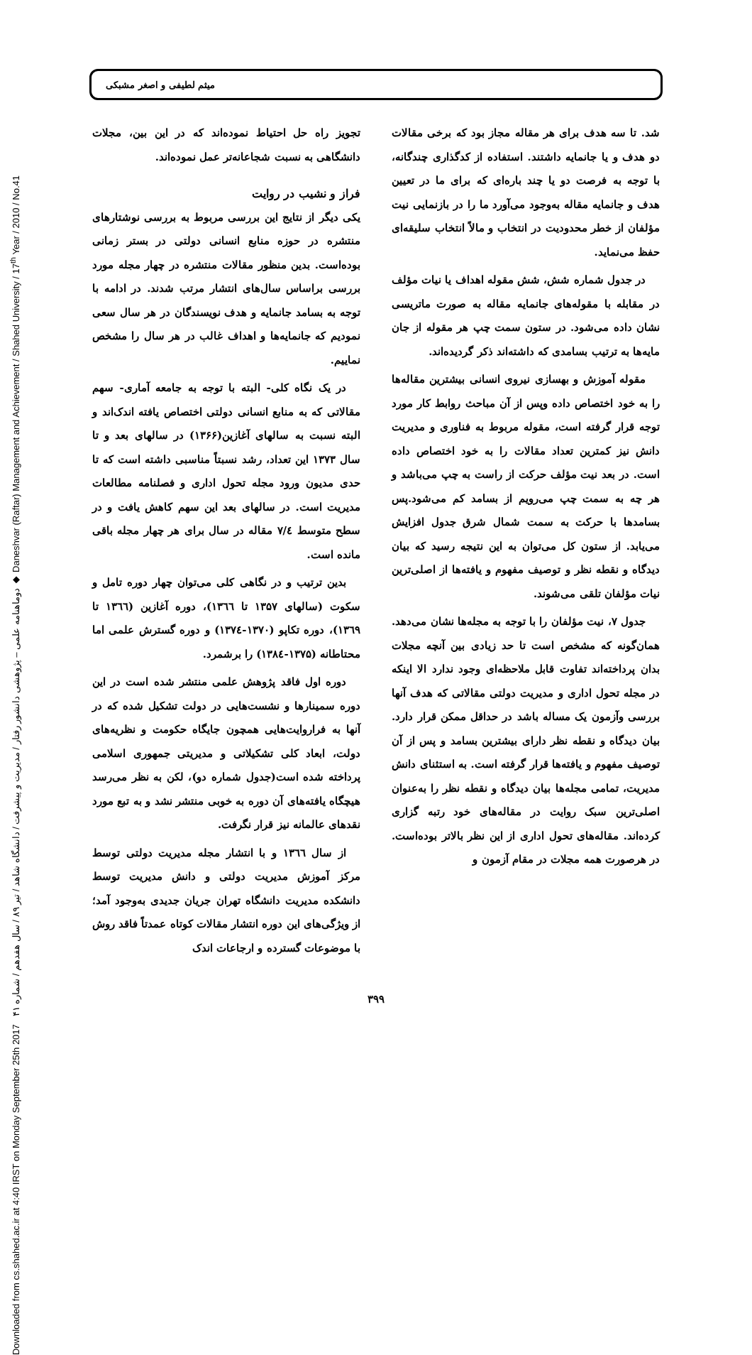Downloaded from cs.shahed.ac.ir at 4:40 IRST on Monday September 25th 2017 دوماهنامه علمی – پژوهشی دانشور رفتار / مدیریت و پیشرفت / دانشگاه شاهد / تیر ۸۹ / سال هفدهم / شماره ۴۱ ◆ Daneshvar (Raftar) Management and Achievement / Shahed University / 17<sup>th</sup> Year / 2010 / No.41
میثم لطیفی و اصغر مشبکی
شد. تا سه هدف برای هر مقاله مجاز بود که برخی مقالات دو هدف و یا جانمایه داشتند. استفاده از کدگذاری چندگانه، با توجه به فرصت دو یا چند باره‌ای که برای ما در تعیین هدف و جانمایه مقاله به‌وجود می‌آورد ما را در بازنمایی نیت مؤلفان از خطر محدودیت در انتخاب و مالاً انتخاب سلیقه‌ای حفظ می‌نماید.
در جدول شماره شش، شش مقوله اهداف یا نیات مؤلف در مقابله با مقوله‌های جانمایه مقاله به صورت ماتریسی نشان داده می‌شود. در ستون سمت چپ هر مقوله از جان مایه‌ها به ترتیب بسامدی که داشته‌اند ذکر گردیده‌اند.
مقوله آموزش و بهسازی نیروی انسانی بیشترین مقاله‌ها را به خود اختصاص داده وپس از آن مباحث روابط کار مورد توجه قرار گرفته است، مقوله مربوط به فناوری و مدیریت دانش نیز کمترین تعداد مقالات را به خود اختصاص داده است. در بعد نیت مؤلف حرکت از راست به چپ می‌باشد و هر چه به سمت چپ می‌رویم از بسامد کم می‌شود.پس بسامدها با حرکت به سمت شمال شرق جدول افزایش می‌یابد. از ستون کل می‌توان به این نتیجه رسید که بیان دیدگاه و نقطه نظر و توصیف مفهوم و یافته‌ها از اصلی‌ترین نیات مؤلفان تلقی می‌شوند.
جدول ۷، نیت مؤلفان را با توجه به مجله‌ها نشان می‌دهد. همان‌گونه که مشخص است تا حد زیادی بین آنچه مجلات بدان پرداخته‌اند تفاوت قابل ملاحظه‌ای وجود ندارد الا اینکه در مجله تحول اداری و مدیریت دولتی مقالاتی که هدف آنها بررسی وآزمون یک مساله باشد در حداقل ممکن قرار دارد. بیان دیدگاه و نقطه نظر دارای بیشترین بسامد و پس از آن توصیف مفهوم و یافته‌ها قرار گرفته است. به استثنای دانش مدیریت، تمامی مجله‌ها بیان دیدگاه و نقطه نظر را به‌عنوان اصلی‌ترین سبک روایت در مقاله‌های خود رتبه گزاری کرده‌اند. مقاله‌های تحول اداری از این نظر بالاتر بوده‌است. در هرصورت همه مجلات در مقام آزمون و
تجویز راه حل احتیاط نموده‌اند که در این بین، مجلات دانشگاهی به نسبت شجاعانه‌تر عمل نموده‌اند.
فراز و نشیب در روایت
یکی دیگر از نتایج این بررسی مربوط به بررسی نوشتارهای منتشره در حوزه منابع انسانی دولتی در بستر زمانی بوده‌است. بدین منظور مقالات منتشره در چهار مجله مورد بررسی براساس سال‌های انتشار مرتب شدند. در ادامه با توجه به بسامد جانمایه و هدف نویسندگان در هر سال سعی نمودیم که جانمایه‌ها و اهداف غالب در هر سال را مشخص نماییم.
در یک نگاه کلی- البته با توجه به جامعه آماری- سهم مقالاتی که به منابع انسانی دولتی اختصاص یافته اندک‌اند و البته نسبت به سالهای آغازین(۱۳۶۶) در سالهای بعد و تا سال ۱۳۷۳ این تعداد، رشد نسبتاً مناسبی داشته است که تا حدی مدیون ورود مجله تحول اداری و فصلنامه مطالعات مدیریت است. در سالهای بعد این سهم کاهش یافت و در سطح متوسط ۷/٤ مقاله در سال برای هر چهار مجله باقی مانده است.
بدین ترتیب و در نگاهی کلی می‌توان چهار دوره تامل و سکوت (سالهای ۱۳۵۷ تا ۱۳٦٦)، دوره آغازین (۱۳٦٦ تا ۱۳٦۹)، دوره تکاپو (۱۳۷۰-۱۳۷٤) و دوره گسترش علمی اما محتاطانه (۱۳۷۵-۱۳۸٤) را برشمرد.
دوره اول فاقد پژوهش علمی منتشر شده است در این دوره سمینارها و نشست‌هایی در دولت تشکیل شده که در آنها به فراروایت‌هایی همچون جایگاه حکومت و نظریه‌های دولت، ابعاد کلی تشکیلاتی و مدیریتی جمهوری اسلامی پرداخته شده است(جدول شماره دو)، لکن به نظر می‌رسد هیچگاه یافته‌های آن دوره به خوبی منتشر نشد و به تبع مورد نقدهای عالمانه نیز قرار نگرفت.
از سال ۱۳٦٦ و با انتشار مجله مدیریت دولتی توسط مرکز آموزش مدیریت دولتی و دانش مدیریت توسط دانشکده مدیریت دانشگاه تهران جریان جدیدی به‌وجود آمد؛ از ویژگی‌های این دوره انتشار مقالات کوتاه عمدتاً فاقد روش با موضوعات گسترده و ارجاعات اندک
۳۹۹